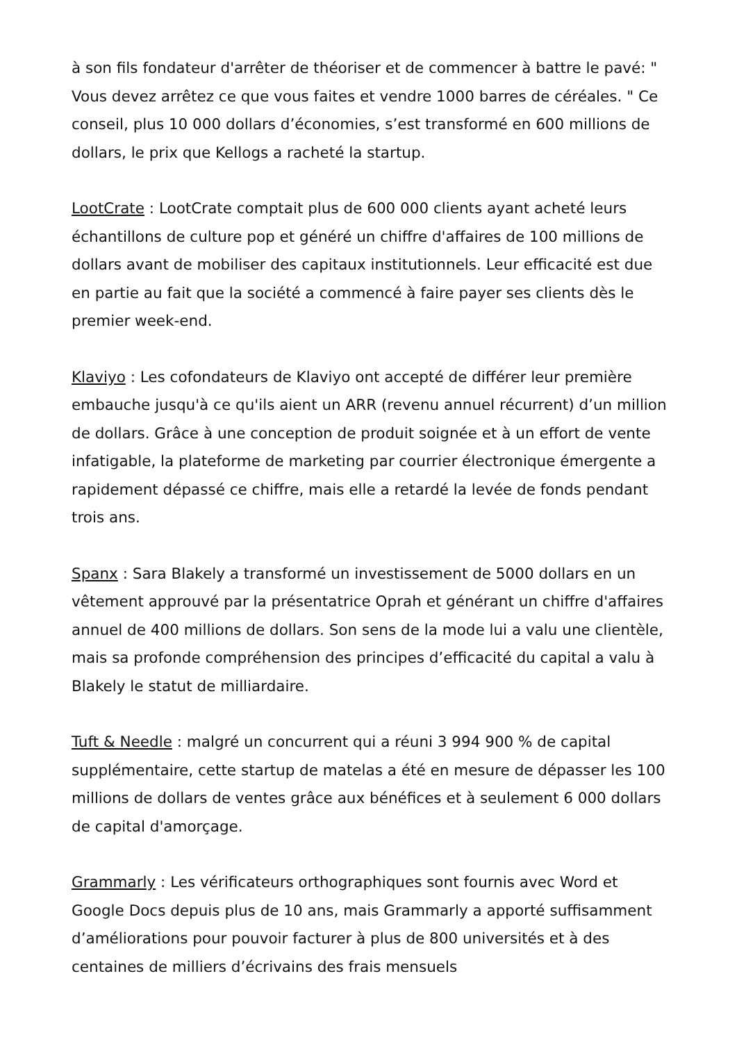à son fils fondateur d'arrêter de théoriser et de commencer à battre le pavé: " Vous devez arrêtez ce que vous faites et vendre 1000 barres de céréales. " Ce conseil, plus 10 000 dollars d’économies, s’est transformé en 600 millions de dollars, le prix que Kellogs a racheté la startup.
LootCrate : LootCrate comptait plus de 600 000 clients ayant acheté leurs échantillons de culture pop et généré un chiffre d'affaires de 100 millions de dollars avant de mobiliser des capitaux institutionnels. Leur efficacité est due en partie au fait que la société a commencé à faire payer ses clients dès le premier week-end.
Klaviyo : Les cofondateurs de Klaviyo ont accepté de différer leur première embauche jusqu'à ce qu'ils aient un ARR (revenu annuel récurrent) d’un million de dollars. Grâce à une conception de produit soignée et à un effort de vente infatigable, la plateforme de marketing par courrier électronique émergente a rapidement dépassé ce chiffre, mais elle a retardé la levée de fonds pendant trois ans.
Spanx : Sara Blakely a transformé un investissement de 5000 dollars en un vêtement approuvé par la présentatrice Oprah et générant un chiffre d'affaires annuel de 400 millions de dollars. Son sens de la mode lui a valu une clientèle, mais sa profonde compréhension des principes d’efficacité du capital a valu à Blakely le statut de milliardaire.
Tuft & Needle : malgré un concurrent qui a réuni 3 994 900 % de capital supplémentaire, cette startup de matelas a été en mesure de dépasser les 100 millions de dollars de ventes grâce aux bénéfices et à seulement 6 000 dollars de capital d'amorçage.
Grammarly : Les vérificateurs orthographiques sont fournis avec Word et Google Docs depuis plus de 10 ans, mais Grammarly a apporté suffisamment d’améliorations pour pouvoir facturer à plus de 800 universités et à des centaines de milliers d’écrivains des frais mensuels